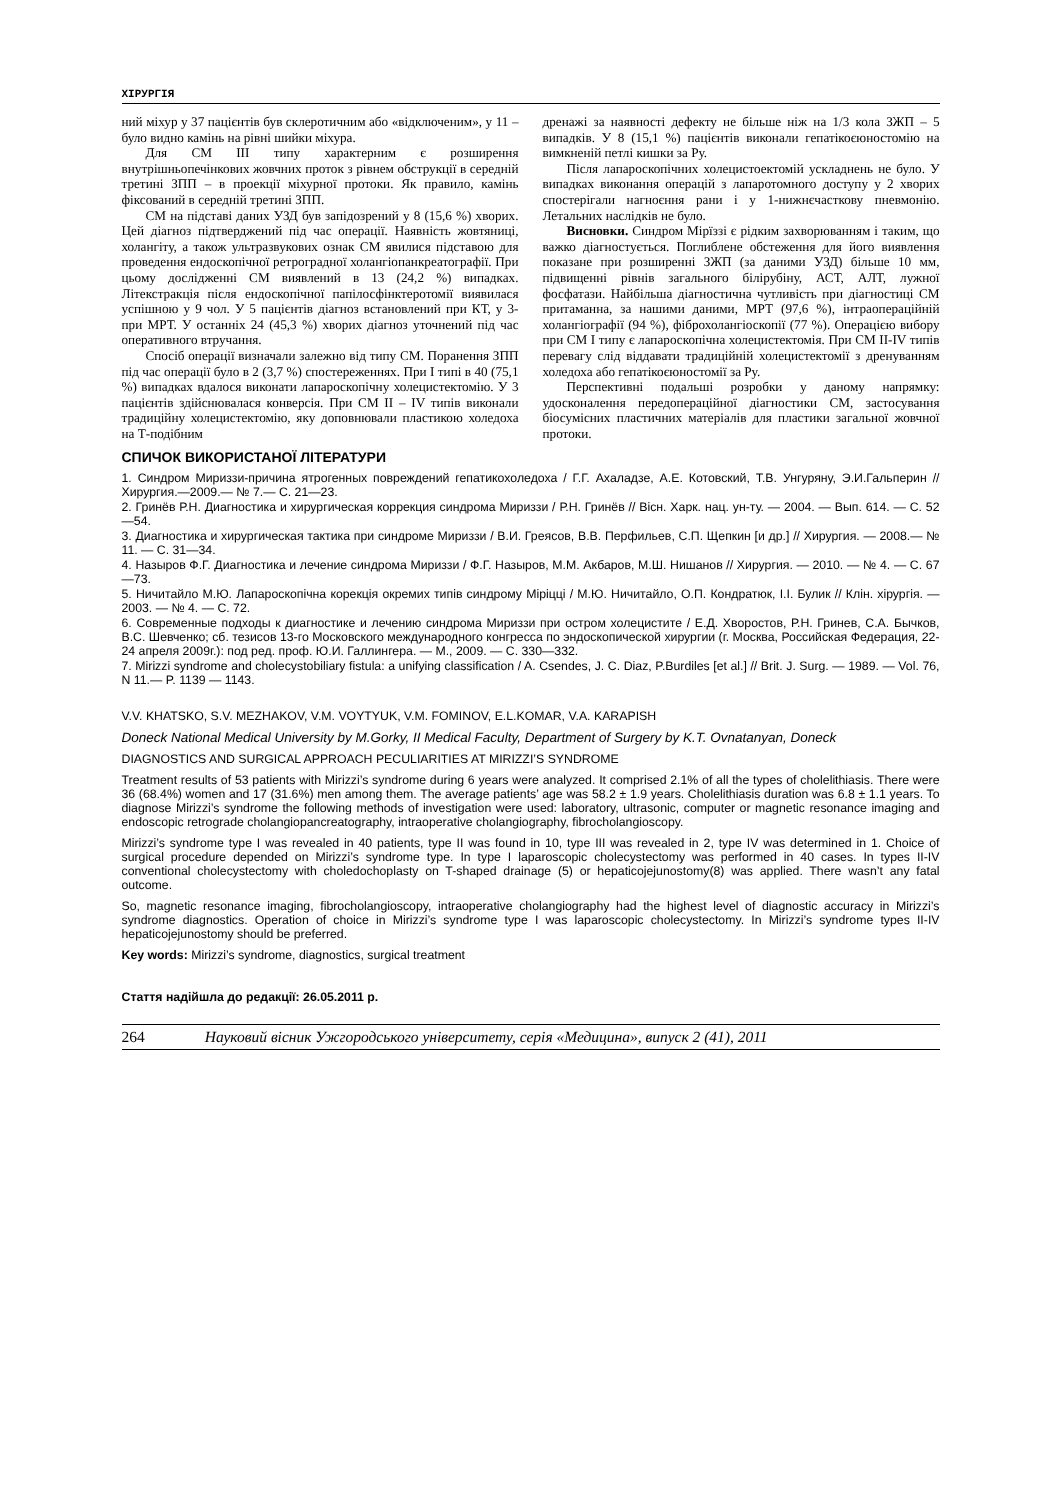ХІРУРГІЯ
ний міхур у 37 пацієнтів був склеротичним або «відключеним», у 11 – було видно камінь на рівні шийки міхура.
Для СМ ІІІ типу характерним є розширення внутрішньопечінкових жовчних проток з рівнем обструкції в середній третині ЗПП – в проекції міхурної протоки. Як правило, камінь фіксований в середній третині ЗПП.
СМ на підставі даних УЗД був запідозрений у 8 (15,6 %) хворих. Цей діагноз підтверджений під час операції. Наявність жовтяниці, холангіту, а також ультразвукових ознак СМ явилися підставою для проведення ендоскопічної ретроградної холангіопанкреатографії. При цьому дослідженні СМ виявлений в 13 (24,2 %) випадках. Літекстракція після ендоскопічної папілосфінктеротомії виявилася успішною у 9 чол. У 5 пацієнтів діагноз встановлений при КТ, у 3- при МРТ. У останніх 24 (45,3 %) хворих діагноз уточнений під час оперативного втручання.
Спосіб операції визначали залежно від типу СМ. Поранення ЗПП під час операції було в 2 (3,7 %) спостереженнях. При I типі в 40 (75,1 %) випадках вдалося виконати лапароскопічну холецистектомію. У 3 пацієнтів здійснювалася конверсія. При СМ II – IV типів виконали традиційну холецистектомію, яку доповнювали пластикою холедоха на Т-подібним
дренажі за наявності дефекту не більше ніж на 1/3 кола ЗЖП – 5 випадків. У 8 (15,1 %) пацієнтів виконали гепатікоєюностомію на вимкненій петлі кишки за Ру.
Після лапароскопічних холецистоектомій ускладнень не було. У випадках виконання операцій з лапаротомного доступу у 2 хворих спостерігали нагноєння рани і у 1-нижнєчасткову пневмонію. Летальних наслідків не було.
Висновки. Синдром Мірїззі є рідким захворюванням і таким, що важко діагностується. Поглиблене обстеження для його виявлення показане при розширенні ЗЖП (за даними УЗД) більше 10 мм, підвищенні рівнів загального білірубіну, АСТ, АЛТ, лужної фосфатази. Найбільша діагностична чутливість при діагностиці СМ притаманна, за нашими даними, МРТ (97,6 %), інтраопераційній холангіографії (94 %), фіброхолангіоскопії (77 %). Операцією вибору при СМ I типу є лапароскопічна холецистектомія. При СМ II-IV типів перевагу слід віддавати традиційній холецистектомії з дренуванням холедоха або гепатікоєюностомії за Ру.
Перспективні подальші розробки у даному напрямку: удосконалення передопераційної діагностики СМ, застосування біосумісних пластичних матеріалів для пластики загальної жовчної протоки.
СПИЧОК ВИКОРИСТАНОЇ ЛІТЕРАТУРИ
1. Синдром Мириззи-причина ятрогенных повреждений гепатикохоледоха / Г.Г. Ахаладзе, А.Е. Котовский, Т.В. Унгуряну, Э.И.Гальперин // Хирургия.—2009.— № 7.— С. 21—23.
2. Гринёв Р.Н. Диагностика и хирургическая коррекция синдрома Мириззи / Р.Н. Гринёв // Вісн. Харк. нац. ун-ту. — 2004. — Вып. 614. — С. 52—54.
3. Диагностика и хирургическая тактика при синдроме Мириззи / В.И. Греясов, В.В. Перфильев, С.П. Щепкин [и др.] // Хирургия. — 2008.— № 11. — С. 31—34.
4. Назыров Ф.Г. Диагностика и лечение синдрома Мириззи / Ф.Г. Назыров, М.М. Акбаров, М.Ш. Нишанов // Хирургия. — 2010. — № 4. — С. 67—73.
5. Ничитайло М.Ю. Лапароскопічна корекція окремих типів синдрому Міріцці / М.Ю. Ничитайло, О.П. Кондратюк, І.І. Булик // Клін. хірургія. — 2003. — № 4. — С. 72.
6. Современные подходы к диагностике и лечению синдрома Мириззи при остром холецистите / Е.Д. Хворостов, Р.Н. Гринев, С.А. Бычков, В.С. Шевченко; сб. тезисов 13-го Московского международного конгресса по эндоскопической хирургии (г. Москва, Российская Федерация, 22-24 апреля 2009г.): под ред. проф. Ю.И. Галлингера. — М., 2009. — С. 330—332.
7. Mirizzi syndrome and cholecystobiliary fistula: a unifying classification / A. Csendes, J. C. Diaz, P.Burdiles [et al.] // Brit. J. Surg. — 1989. — Vol. 76, N 11.— P. 1139 — 1143.
V.V. KHATSKO, S.V. MEZHAKOV, V.M. VOYTYUK, V.M. FOMINOV, E.L.KOMAR, V.A. KARAPISH
Doneck National Medical University by M.Gorky, II Medical Faculty, Department of Surgery by K.T. Ovnatanyan, Doneck
DIAGNOSTICS AND SURGICAL APPROACH PECULIARITIES AT MIRIZZI’S SYNDROME
Treatment results of 53 patients with Mirizzi’s syndrome during 6 years were analyzed. It comprised 2.1% of all the types of cholelithiasis. There were 36 (68.4%) women and 17 (31.6%) men among them. The average patients’ age was 58.2 ± 1.9 years. Cholelithiasis duration was 6.8 ± 1.1 years. To diagnose Mirizzi’s syndrome the following methods of investigation were used: laboratory, ultrasonic, computer or magnetic resonance imaging and endoscopic retrograde cholangiopancreatography, intraoperative cholangiography, fibrocholangioscopy.
Mirizzi’s syndrome type I was revealed in 40 patients, type II was found in 10, type III was revealed in 2, type IV was determined in 1. Choice of surgical procedure depended on Mirizzi’s syndrome type. In type I laparoscopic cholecystectomy was performed in 40 cases. In types II-IV conventional cholecystectomy with choledochoplasty on T-shaped drainage (5) or hepaticojejunostomy(8) was applied. There wasn’t any fatal outcome.
So, magnetic resonance imaging, fibrocholangioscopy, intraoperative cholangiography had the highest level of diagnostic accuracy in Mirizzi’s syndrome diagnostics. Operation of choice in Mirizzi’s syndrome type I was laparoscopic cholecystectomy. In Mirizzi’s syndrome types II-IV hepaticojejunostomy should be preferred.
Key words: Mirizzi’s syndrome, diagnostics, surgical treatment
Стаття надійшла до редакції: 26.05.2011 р.
264 Науковий вісник Ужгородського університету, серія «Медицина», випуск 2 (41), 2011